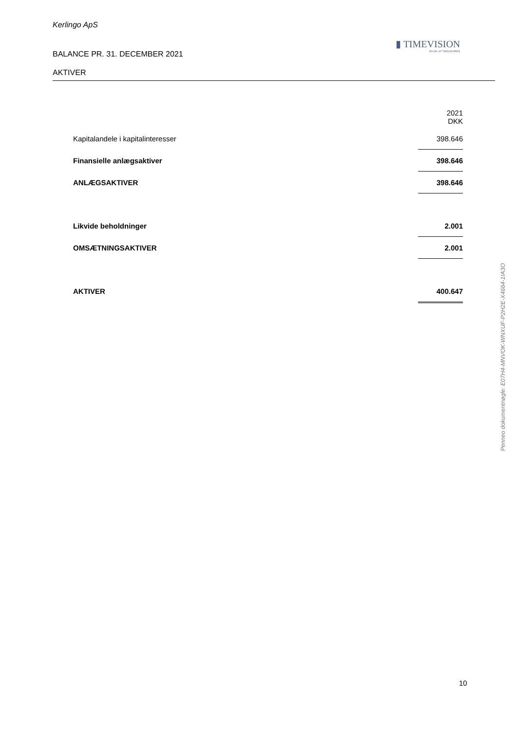Kerlingo ApS
▮ TIMEVISION
EN DEL AF TIMEGRUPPEN
BALANCE PR. 31. DECEMBER 2021
AKTIVER
| | 2021 DKK |
| Kapitalandele i kapitalinteresser | 398.646 |
| Finansielle anlægsaktiver | 398.646 |
| ANLÆGSAKTIVER | 398.646 |
| Likvide beholdninger | 2.001 |
| OMSÆTNINGSAKTIVER | 2.001 |
| AKTIVER | 400.647 |
Penneo dokumentnøgle: E07H4-MNVOK-WNXUF-P2H2E-X4664-1IA3O
10